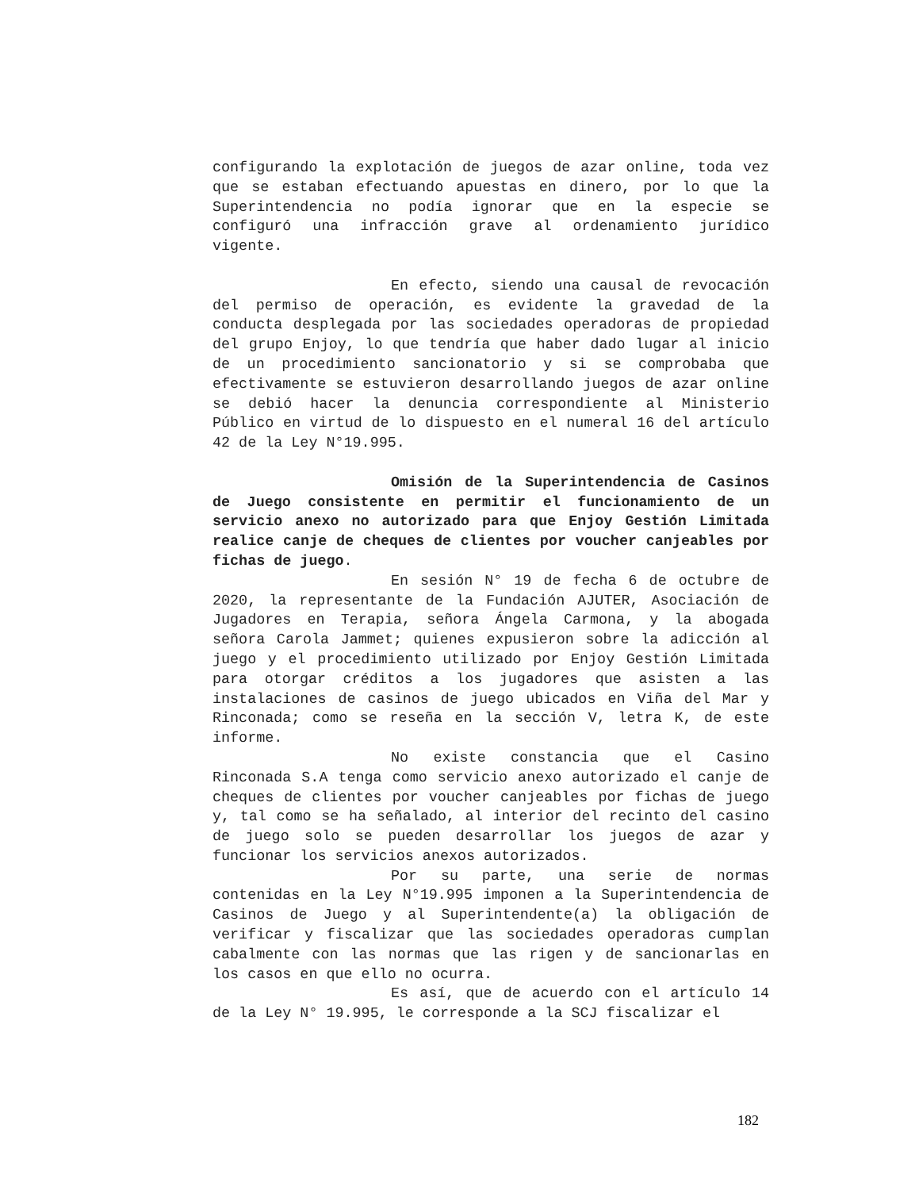configurando la explotación de juegos de azar online, toda vez que se estaban efectuando apuestas en dinero, por lo que la Superintendencia no podía ignorar que en la especie se configuró una infracción grave al ordenamiento jurídico vigente.
En efecto, siendo una causal de revocación del permiso de operación, es evidente la gravedad de la conducta desplegada por las sociedades operadoras de propiedad del grupo Enjoy, lo que tendría que haber dado lugar al inicio de un procedimiento sancionatorio y si se comprobaba que efectivamente se estuvieron desarrollando juegos de azar online se debió hacer la denuncia correspondiente al Ministerio Público en virtud de lo dispuesto en el numeral 16 del artículo 42 de la Ley N°19.995.
Omisión de la Superintendencia de Casinos de Juego consistente en permitir el funcionamiento de un servicio anexo no autorizado para que Enjoy Gestión Limitada realice canje de cheques de clientes por voucher canjeables por fichas de juego.
En sesión N° 19 de fecha 6 de octubre de 2020, la representante de la Fundación AJUTER, Asociación de Jugadores en Terapia, señora Ángela Carmona, y la abogada señora Carola Jammet; quienes expusieron sobre la adicción al juego y el procedimiento utilizado por Enjoy Gestión Limitada para otorgar créditos a los jugadores que asisten a las instalaciones de casinos de juego ubicados en Viña del Mar y Rinconada; como se reseña en la sección V, letra K, de este informe.
No existe constancia que el Casino Rinconada S.A tenga como servicio anexo autorizado el canje de cheques de clientes por voucher canjeables por fichas de juego y, tal como se ha señalado, al interior del recinto del casino de juego solo se pueden desarrollar los juegos de azar y funcionar los servicios anexos autorizados.
Por su parte, una serie de normas contenidas en la Ley N°19.995 imponen a la Superintendencia de Casinos de Juego y al Superintendente(a) la obligación de verificar y fiscalizar que las sociedades operadoras cumplan cabalmente con las normas que las rigen y de sancionarlas en los casos en que ello no ocurra.
Es así, que de acuerdo con el artículo 14 de la Ley N° 19.995, le corresponde a la SCJ fiscalizar el
182